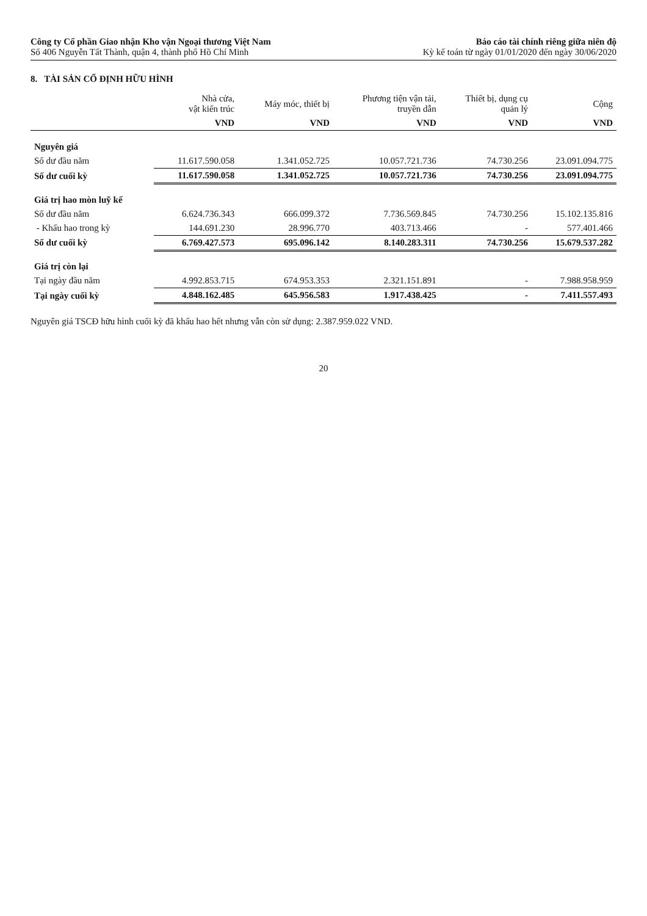Công ty Cổ phần Giao nhận Kho vận Ngoại thương Việt Nam
Số 406 Nguyễn Tất Thành, quận 4, thành phố Hồ Chí Minh
Báo cáo tài chính riêng giữa niên độ
Kỳ kế toán từ ngày 01/01/2020 đến ngày 30/06/2020
8. TÀI SẢN CỐ ĐỊNH HỮU HÌNH
| | Nhà cửa, vật kiến trúc | Máy móc, thiết bị | Phương tiện vận tải, truyền dẫn | Thiết bị, dụng cụ quản lý | Cộng |
| --- | --- | --- | --- | --- | --- |
| | VND | VND | VND | VND | VND |
| Nguyên giá | | | | | |
| Số dư đầu năm | 11.617.590.058 | 1.341.052.725 | 10.057.721.736 | 74.730.256 | 23.091.094.775 |
| Số dư cuối kỳ | 11.617.590.058 | 1.341.052.725 | 10.057.721.736 | 74.730.256 | 23.091.094.775 |
| Giá trị hao mòn luỹ kế | | | | | |
| Số dư đầu năm | 6.624.736.343 | 666.099.372 | 7.736.569.845 | 74.730.256 | 15.102.135.816 |
| - Khấu hao trong kỳ | 144.691.230 | 28.996.770 | 403.713.466 | - | 577.401.466 |
| Số dư cuối kỳ | 6.769.427.573 | 695.096.142 | 8.140.283.311 | 74.730.256 | 15.679.537.282 |
| Giá trị còn lại | | | | | |
| Tại ngày đầu năm | 4.992.853.715 | 674.953.353 | 2.321.151.891 | - | 7.988.958.959 |
| Tại ngày cuối kỳ | 4.848.162.485 | 645.956.583 | 1.917.438.425 | - | 7.411.557.493 |
Nguyên giá TSCĐ hữu hình cuối kỳ đã khấu hao hết nhưng vẫn còn sử dụng: 2.387.959.022 VND.
20